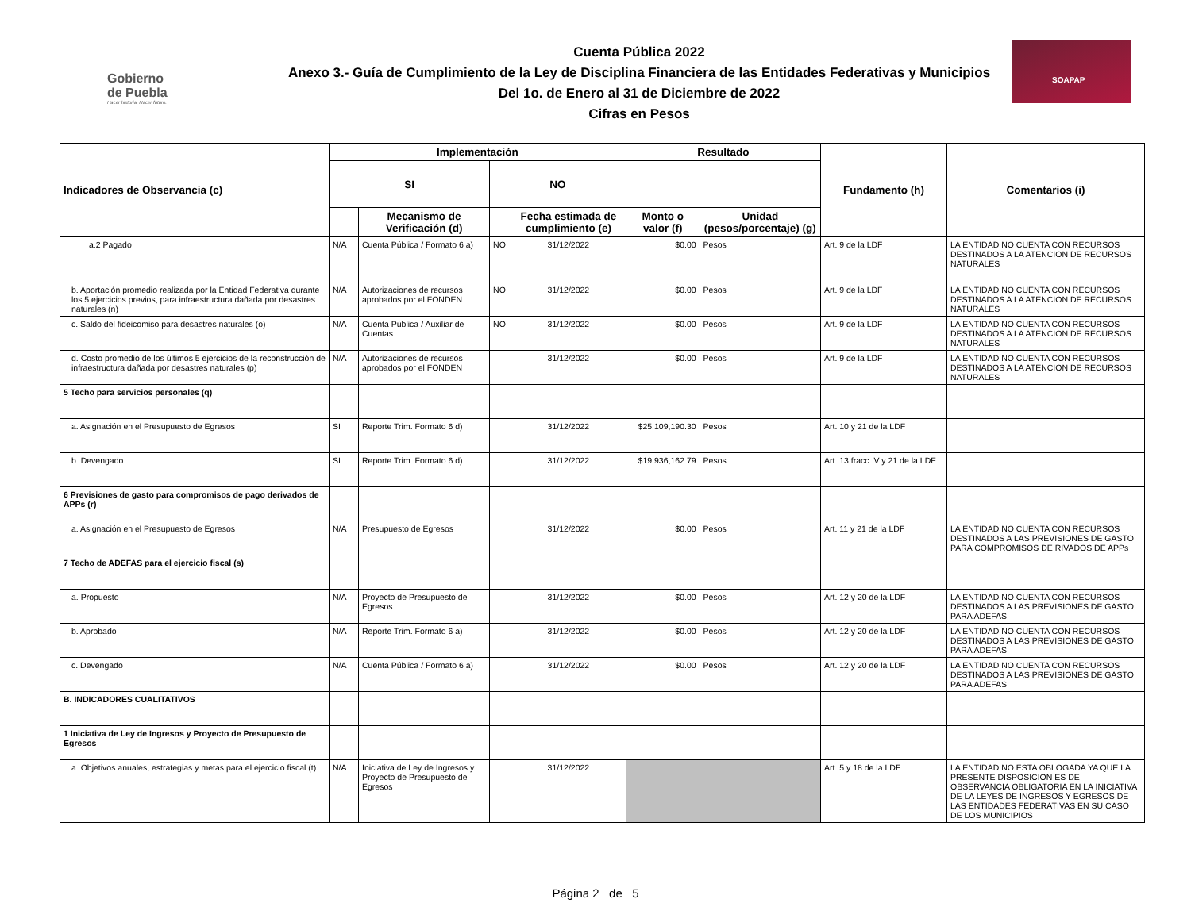Gobierno
de Puebla
Hacer historia. Hacer futuro.
Cuenta Pública 2022
Anexo 3.- Guía de Cumplimiento de la Ley de Disciplina Financiera de las Entidades Federativas y Municipios
Del 1o. de Enero al 31 de Diciembre de 2022
Cifras en Pesos
SOAPAP
| Indicadores de Observancia (c) | Implementación | | | | Resultado | | Fundamento (h) | Comentarios (i) |
| --- | --- | --- | --- | --- | --- | --- | --- | --- |
| | SI | | NO | | | | | |
| | | Mecanismo de Verificación (d) | | Fecha estimada de cumplimiento (e) | Monto o valor (f) | Unidad (pesos/porcentaje) (g) | | |
| a.2 Pagado | N/A | Cuenta Pública / Formato 6 a) | NO | 31/12/2022 | $0.00 | Pesos | Art. 9 de la LDF | LA ENTIDAD NO CUENTA CON RECURSOS DESTINADOS A LA ATENCION DE RECURSOS NATURALES |
| b. Aportación promedio realizada por la Entidad Federativa durante los 5 ejercicios previos, para infraestructura dañada por desastres naturales (n) | N/A | Autorizaciones de recursos aprobados por el FONDEN | NO | 31/12/2022 | $0.00 | Pesos | Art. 9 de la LDF | LA ENTIDAD NO CUENTA CON RECURSOS DESTINADOS A LA ATENCION DE RECURSOS NATURALES |
| c. Saldo del fideicomiso para desastres naturales (o) | N/A | Cuenta Pública / Auxiliar de Cuentas | NO | 31/12/2022 | $0.00 | Pesos | Art. 9 de la LDF | LA ENTIDAD NO CUENTA CON RECURSOS DESTINADOS A LA ATENCION DE RECURSOS NATURALES |
| d. Costo promedio de los últimos 5 ejercicios de la reconstrucción de infraestructura dañada por desastres naturales (p) | N/A | Autorizaciones de recursos aprobados por el FONDEN | | 31/12/2022 | $0.00 | Pesos | Art. 9 de la LDF | LA ENTIDAD NO CUENTA CON RECURSOS DESTINADOS A LA ATENCION DE RECURSOS NATURALES |
| 5 Techo para servicios personales (q) | | | | | | | | |
| a. Asignación en el Presupuesto de Egresos | SI | Reporte Trim. Formato 6 d) | | 31/12/2022 | $25,109,190.30 | Pesos | Art. 10 y 21 de la LDF | |
| b. Devengado | SI | Reporte Trim. Formato 6 d) | | 31/12/2022 | $19,936,162.79 | Pesos | Art. 13 fracc. V y 21 de la LDF | |
| 6 Previsiones de gasto para compromisos de pago derivados de APPs (r) | | | | | | | | |
| a. Asignación en el Presupuesto de Egresos | N/A | Presupuesto de Egresos | | 31/12/2022 | $0.00 | Pesos | Art. 11 y 21 de la LDF | LA ENTIDAD NO CUENTA CON RECURSOS DESTINADOS A LAS PREVISIONES DE GASTO PARA COMPROMISOS DE RIVADOS DE APPs |
| 7 Techo de ADEFAS para el ejercicio fiscal (s) | | | | | | | | |
| a. Propuesto | N/A | Proyecto de Presupuesto de Egresos | | 31/12/2022 | $0.00 | Pesos | Art. 12 y 20 de la LDF | LA ENTIDAD NO CUENTA CON RECURSOS DESTINADOS A LAS PREVISIONES DE GASTO PARA ADEFAS |
| b. Aprobado | N/A | Reporte Trim. Formato 6 a) | | 31/12/2022 | $0.00 | Pesos | Art. 12 y 20 de la LDF | LA ENTIDAD NO CUENTA CON RECURSOS DESTINADOS A LAS PREVISIONES DE GASTO PARA ADEFAS |
| c. Devengado | N/A | Cuenta Pública / Formato 6 a) | | 31/12/2022 | $0.00 | Pesos | Art. 12 y 20 de la LDF | LA ENTIDAD NO CUENTA CON RECURSOS DESTINADOS A LAS PREVISIONES DE GASTO PARA ADEFAS |
| B. INDICADORES CUALITATIVOS | | | | | | | | |
| 1 Iniciativa de Ley de Ingresos y Proyecto de Presupuesto de Egresos | | | | | | | | |
| a. Objetivos anuales, estrategias y metas para el ejercicio fiscal (t) | N/A | Iniciativa de Ley de Ingresos y Proyecto de Presupuesto de Egresos | | 31/12/2022 | | | Art. 5 y 18 de la LDF | LA ENTIDAD NO ESTA OBLOGADA YA QUE LA PRESENTE DISPOSICION ES DE OBSERVANCIA OBLIGATORIA EN LA INICIATIVA DE LA LEYES DE INGRESOS Y EGRESOS DE LAS ENTIDADES FEDERATIVAS EN SU CASO DE LOS MUNICIPIOS |
Página 2 de 5